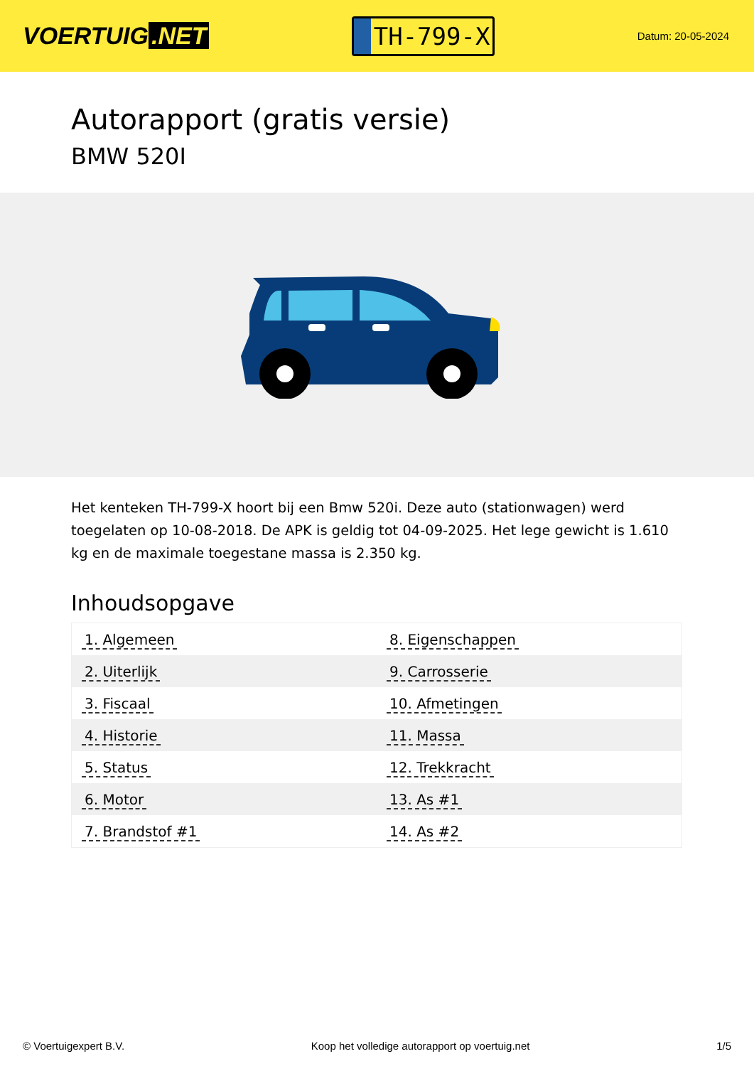VOERTUIG.NET
TH-799-X
Datum: 20-05-2024
Autorapport (gratis versie)
BMW 520I
Het kenteken TH-799-X hoort bij een Bmw 520i. Deze auto (stationwagen) werd toegelaten op 10-08-2018. De APK is geldig tot 04-09-2025. Het lege gewicht is 1.610 kg en de maximale toegestane massa is 2.350 kg.
Inhoudsopgave
| 1. Algemeen | 8. Eigenschappen |
| 2. Uiterlijk | 9. Carrosserie |
| 3. Fiscaal | 10. Afmetingen |
| 4. Historie | 11. Massa |
| 5. Status | 12. Trekkracht |
| 6. Motor | 13. As #1 |
| 7. Brandstof #1 | 14. As #2 |
© Voertuigexpert B.V. Koop het volledige autorapport op voertuig.net 1/5